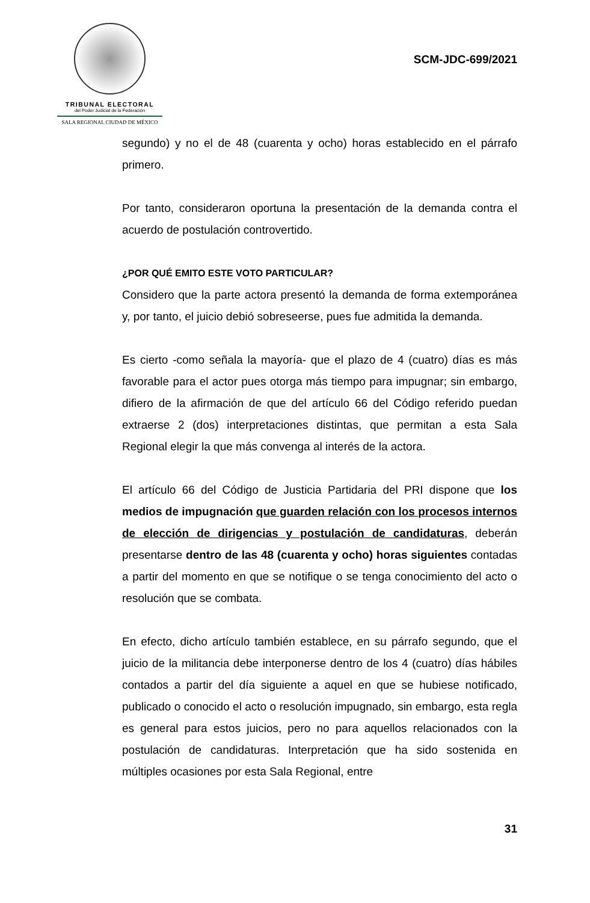TRIBUNAL ELECTORAL
del Poder Judicial de la Federación
SALA REGIONAL CIUDAD DE MÉXICO
SCM-JDC-699/2021
segundo) y no el de 48 (cuarenta y ocho) horas establecido en el párrafo primero.
Por tanto, consideraron oportuna la presentación de la demanda contra el acuerdo de postulación controvertido.
¿POR QUÉ EMITO ESTE VOTO PARTICULAR?
Considero que la parte actora presentó la demanda de forma extemporánea y, por tanto, el juicio debió sobreseerse, pues fue admitida la demanda.
Es cierto -como señala la mayoría- que el plazo de 4 (cuatro) días es más favorable para el actor pues otorga más tiempo para impugnar; sin embargo, difiero de la afirmación de que del artículo 66 del Código referido puedan extraerse 2 (dos) interpretaciones distintas, que permitan a esta Sala Regional elegir la que más convenga al interés de la actora.
El artículo 66 del Código de Justicia Partidaria del PRI dispone que los medios de impugnación que guarden relación con los procesos internos de elección de dirigencias y postulación de candidaturas, deberán presentarse dentro de las 48 (cuarenta y ocho) horas siguientes contadas a partir del momento en que se notifique o se tenga conocimiento del acto o resolución que se combata.
En efecto, dicho artículo también establece, en su párrafo segundo, que el juicio de la militancia debe interponerse dentro de los 4 (cuatro) días hábiles contados a partir del día siguiente a aquel en que se hubiese notificado, publicado o conocido el acto o resolución impugnado, sin embargo, esta regla es general para estos juicios, pero no para aquellos relacionados con la postulación de candidaturas. Interpretación que ha sido sostenida en múltiples ocasiones por esta Sala Regional, entre
31